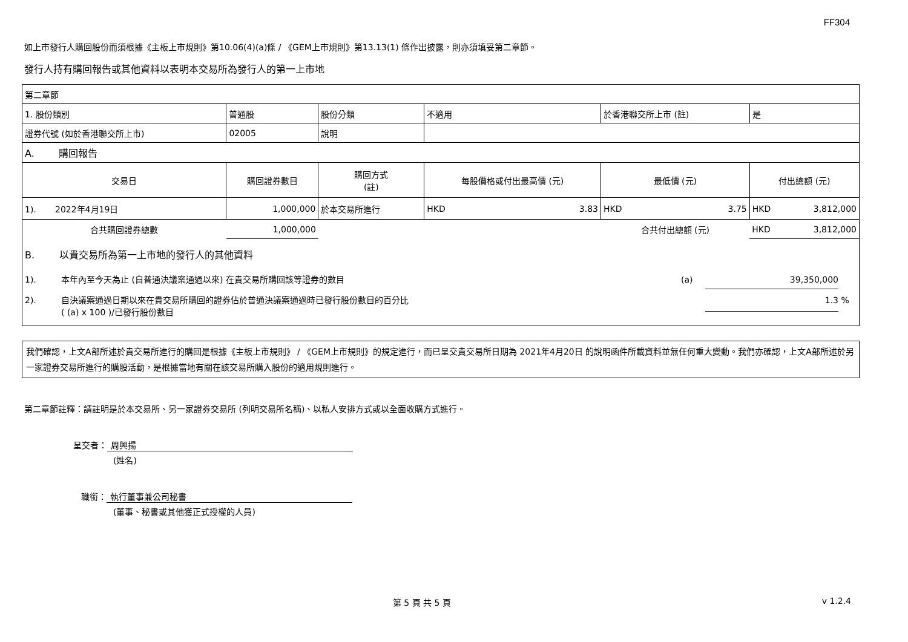FF304
如上市發行人購回股份而須根據《主板上市規則》第10.06(4)(a)條 / 《GEM上市規則》第13.13(1) 條作出披露，則亦須填妥第二章節。
發行人持有購回報告或其他資料以表明本交易所為發行人的第一上市地
| 第二章節 | | | | | |
| 1. 股份類別 | 普通股 | 股份分類 | 不適用 | 於香港聯交所上市 (註) | 是 |
| 證券代號 (如於香港聯交所上市) | 02005 | 說明 | | | |
| A. 購回報告 | | | | | |
| 交易日 | 購回證券數目 | 購回方式 (註) | 每股價格或付出最高價 (元) | 最低價 (元) | 付出總額 (元) |
| 1). 2022年4月19日 | 1,000,000 | 於本交易所進行 | HKD 3.83 | HKD 3.75 | HKD 3,812,000 |
| 合共購回證券總數 | 1,000,000 | | | 合共付出總額 (元) | HKD 3,812,000 |
| B. 以貴交易所為第一上市地的發行人的其他資料 1). 本年內至今天為止 (自普通決議案通過以來) 在貴交易所購回該等證券的數目 (a) 39,350,000 2). 自決議案通過日期以來在貴交易所購回的證券佔於普通決議案通過時已發行股份數目的百分比 ( (a) x 100 )/已發行股份數目 1.3 % | | | | | |
我們確認，上文A部所述於貴交易所進行的購回是根據《主板上市規則》 / 《GEM上市規則》的規定進行，而已呈交貴交易所日期為 2021年4月20日 的說明函件所載資料並無任何重大變動。我們亦確認，上文A部所述於另一家證券交易所進行的購股活動，是根據當地有關在該交易所購入股份的適用規則進行。
第二章節註釋：請註明是於本交易所、另一家證券交易所 (列明交易所名稱)、以私人安排方式或以全面收購方式進行。
呈交者： 周興揚
(姓名)
職銜： 執行董事兼公司秘書
(董事、秘書或其他獲正式授權的人員)
第 5 頁 共 5 頁 v 1.2.4